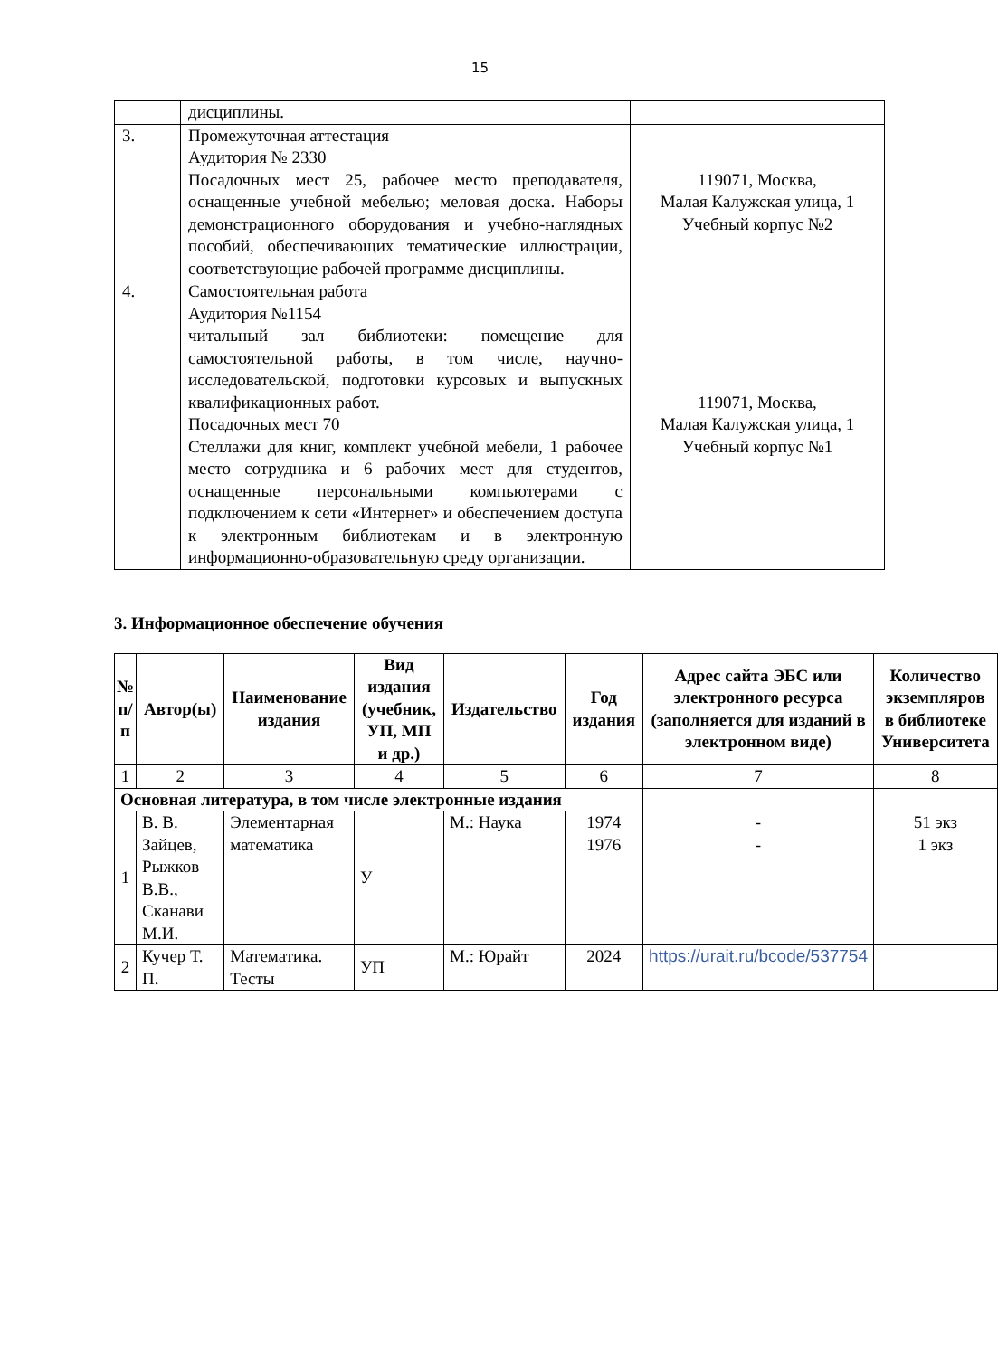15
| | дисциплины. | |
| 3. | Промежуточная аттестация Аудитория № 2330 Посадочных мест 25, рабочее место преподавателя, оснащенные учебной мебелью; меловая доска. Наборы демонстрационного оборудования и учебно-наглядных пособий, обеспечивающих тематические иллюстрации, соответствующие рабочей программе дисциплины. | 119071, Москва, Малая Калужская улица, 1 Учебный корпус №2 |
| 4. | Самостоятельная работа Аудитория №1154 читальный зал библиотеки: помещение для самостоятельной работы, в том числе, научно-исследовательской, подготовки курсовых и выпускных квалификационных работ. Посадочных мест 70 Стеллажи для книг, комплект учебной мебели, 1 рабочее место сотрудника и 6 рабочих мест для студентов, оснащенные персональными компьютерами с подключением к сети «Интернет» и обеспечением доступа к электронным библиотекам и в электронную информационно-образовательную среду организации. | 119071, Москва, Малая Калужская улица, 1 Учебный корпус №1 |
3. Информационное обеспечение обучения
| № п/п | Автор(ы) | Наименование издания | Вид издания (учебник, УП, МП и др.) | Издательство | Год издания | Адрес сайта ЭБС или электронного ресурса (заполняется для изданий в электронном виде) | Количество экземпляров в библиотеке Университета |
| --- | --- | --- | --- | --- | --- | --- | --- |
| 1 | 2 | 3 | 4 | 5 | 6 | 7 | 8 |
| Основная литература, в том числе электронные издания | | | | | | | |
| 1 | В. В. Зайцев, Рыжков В.В., Сканави М.И. | Элементарная математика | У | М.: Наука | 1974 1976 | - - | 51 экз 1 экз |
| 2 | Кучер Т. П. | Математика. Тесты | УП | М.: Юрайт | 2024 | https://urait.ru/bcode/537754 | |